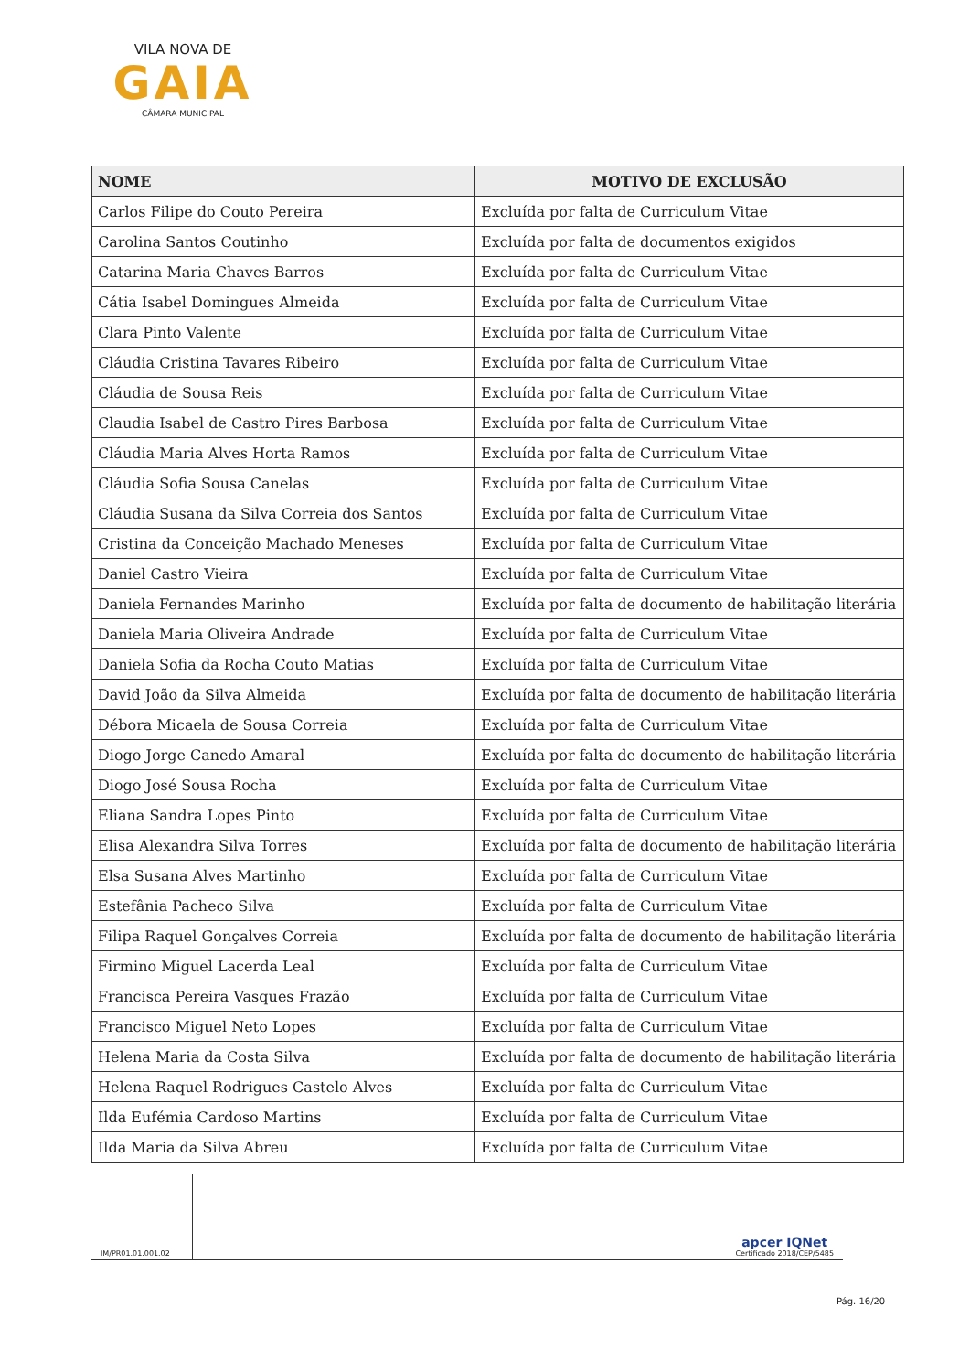VILA NOVA DE
GAIA
CÂMARA MUNICIPAL
| NOME | MOTIVO DE EXCLUSÃO |
| --- | --- |
| Carlos Filipe do Couto Pereira | Excluída por falta de Curriculum Vitae |
| Carolina Santos Coutinho | Excluída por falta de documentos exigidos |
| Catarina Maria Chaves Barros | Excluída por falta de Curriculum Vitae |
| Cátia Isabel Domingues Almeida | Excluída por falta de Curriculum Vitae |
| Clara Pinto Valente | Excluída por falta de Curriculum Vitae |
| Cláudia Cristina Tavares Ribeiro | Excluída por falta de Curriculum Vitae |
| Cláudia de Sousa Reis | Excluída por falta de Curriculum Vitae |
| Claudia Isabel de Castro Pires Barbosa | Excluída por falta de Curriculum Vitae |
| Cláudia Maria Alves Horta Ramos | Excluída por falta de Curriculum Vitae |
| Cláudia Sofia Sousa Canelas | Excluída por falta de Curriculum Vitae |
| Cláudia Susana da Silva Correia dos Santos | Excluída por falta de Curriculum Vitae |
| Cristina da Conceição Machado Meneses | Excluída por falta de Curriculum Vitae |
| Daniel Castro Vieira | Excluída por falta de Curriculum Vitae |
| Daniela Fernandes Marinho | Excluída por falta de documento de habilitação literária |
| Daniela Maria Oliveira Andrade | Excluída por falta de Curriculum Vitae |
| Daniela Sofia da Rocha Couto Matias | Excluída por falta de Curriculum Vitae |
| David João da Silva Almeida | Excluída por falta de documento de habilitação literária |
| Débora Micaela de Sousa Correia | Excluída por falta de Curriculum Vitae |
| Diogo Jorge Canedo Amaral | Excluída por falta de documento de habilitação literária |
| Diogo José Sousa Rocha | Excluída por falta de Curriculum Vitae |
| Eliana Sandra Lopes Pinto | Excluída por falta de Curriculum Vitae |
| Elisa Alexandra Silva Torres | Excluída por falta de documento de habilitação literária |
| Elsa Susana Alves Martinho | Excluída por falta de Curriculum Vitae |
| Estefânia Pacheco Silva | Excluída por falta de Curriculum Vitae |
| Filipa Raquel Gonçalves Correia | Excluída por falta de documento de habilitação literária |
| Firmino Miguel Lacerda Leal | Excluída por falta de Curriculum Vitae |
| Francisca Pereira Vasques Frazão | Excluída por falta de Curriculum Vitae |
| Francisco Miguel Neto Lopes | Excluída por falta de Curriculum Vitae |
| Helena Maria da Costa Silva | Excluída por falta de documento de habilitação literária |
| Helena Raquel Rodrigues Castelo Alves | Excluída por falta de Curriculum Vitae |
| Ilda Eufémia Cardoso Martins | Excluída por falta de Curriculum Vitae |
| Ilda Maria da Silva Abreu | Excluída por falta de Curriculum Vitae |
IM/PR01.01.001.02
apcer IQNet
Certificado 2018/CEP/5485
Pág. 16/20